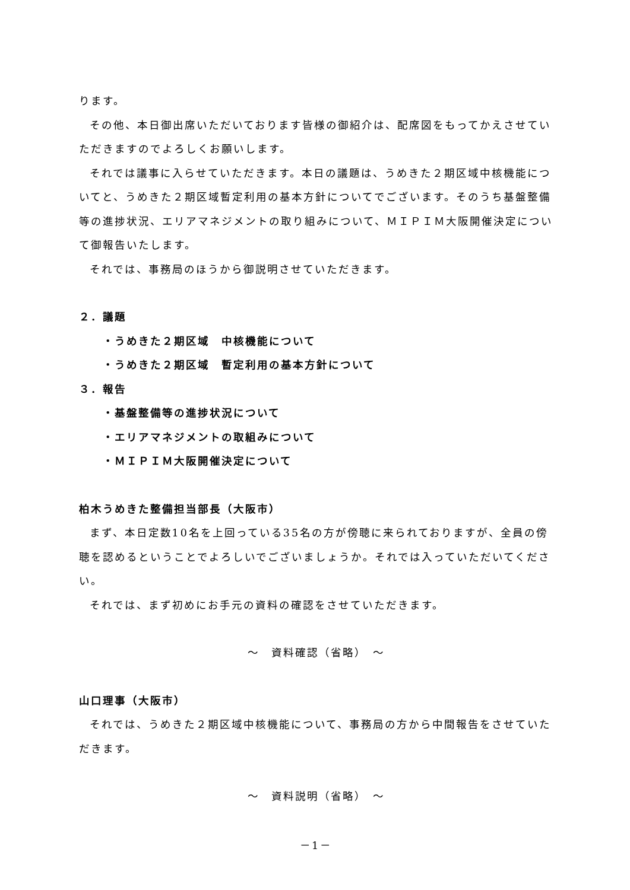ります。
その他、本日御出席いただいております皆様の御紹介は、配席図をもってかえさせていただきますのでよろしくお願いします。
それでは議事に入らせていただきます。本日の議題は、うめきた２期区域中核機能についてと、うめきた２期区域暫定利用の基本方針についてでございます。そのうち基盤整備等の進捗状況、エリアマネジメントの取り組みについて、ＭＩＰＩＭ大阪開催決定について御報告いたします。
それでは、事務局のほうから御説明させていただきます。
２．議題
・うめきた２期区域　中核機能について
・うめきた２期区域　暫定利用の基本方針について
３．報告
・基盤整備等の進捗状況について
・エリアマネジメントの取組みについて
・ＭＩＰＩＭ大阪開催決定について
柏木うめきた整備担当部長（大阪市）
まず、本日定数10名を上回っている35名の方が傍聴に来られておりますが、全員の傍聴を認めるということでよろしいでございましょうか。それでは入っていただいてください。
それでは、まず初めにお手元の資料の確認をさせていただきます。
～　資料確認（省略）　～
山口理事（大阪市）
それでは、うめきた２期区域中核機能について、事務局の方から中間報告をさせていただきます。
～　資料説明（省略）　～
－1－